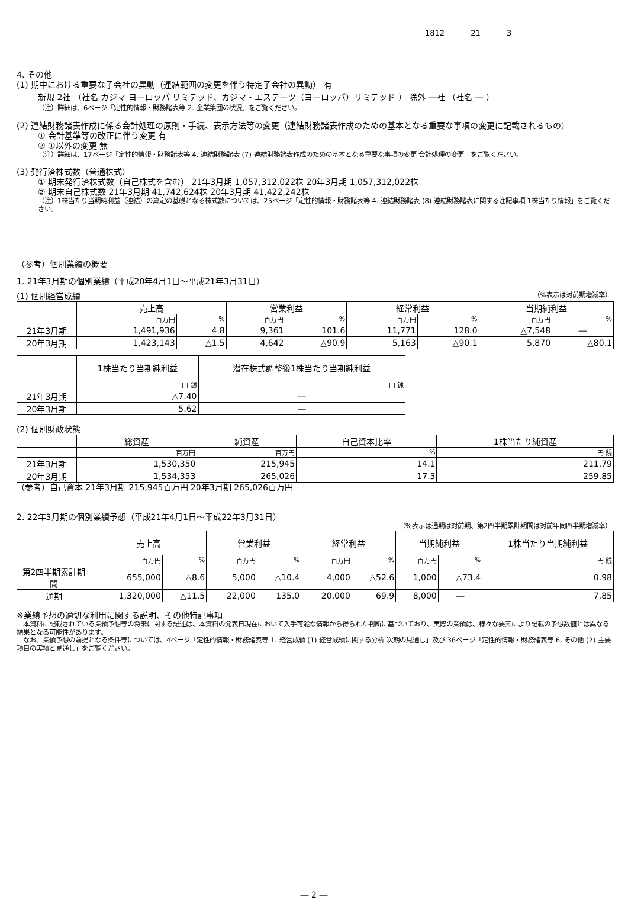1812 21 3
4. その他
(1) 期中における重要な子会社の異動（連結範囲の変更を伴う特定子会社の異動） 有
新規 2社 （社名 カジマ ヨーロッパ リミテッド、カジマ・エステーツ（ヨーロッパ）リミテッド ） 除外 ―社 （社名 ― ）
（注）詳細は、6ページ「定性的情報・財務諸表等 2. 企業集団の状況」をご覧ください。
(2) 連結財務諸表作成に係る会計処理の原則・手続、表示方法等の変更（連結財務諸表作成のための基本となる重要な事項の変更に記載されるもの）
① 会計基準等の改正に伴う変更 有
② ①以外の変更 無
（注）詳細は、17ページ「定性的情報・財務諸表等 4. 連結財務諸表 (7) 連結財務諸表作成のための基本となる重要な事項の変更 会計処理の変更」をご覧ください。
(3) 発行済株式数（普通株式）
① 期末発行済株式数（自己株式を含む） 21年3月期 1,057,312,022株 20年3月期 1,057,312,022株
② 期末自己株式数 21年3月期 41,742,624株 20年3月期 41,422,242株
（注）1株当たり当期純利益（連結）の算定の基礎となる株式数については、25ページ「定性的情報・財務諸表等 4. 連結財務諸表 (8) 連結財務諸表に関する注記事項 1株当たり情報」をご覧ください。
（参考）個別業績の概要
1. 21年3月期の個別業績（平成20年4月1日～平成21年3月31日）
(1) 個別経営成績 （%表示は対前期増減率）
| | 売上高 | | 営業利益 | | 経常利益 | | 当期純利益 | |
| --- | --- | --- | --- | --- | --- | --- | --- | --- |
| | 百万円 | % | 百万円 | % | 百万円 | % | 百万円 | % |
| 21年3月期 | 1,491,936 | 4.8 | 9,361 | 101.6 | 11,771 | 128.0 | △7,548 | ― |
| 20年3月期 | 1,423,143 | △1.5 | 4,642 | △90.9 | 5,163 | △90.1 | 5,870 | △80.1 |
| | 1株当たり当期純利益 | 潜在株式調整後1株当たり当期純利益 |
| --- | --- | --- |
| | 円 銭 | 円 銭 |
| 21年3月期 | △7.40 | ― |
| 20年3月期 | 5.62 | ― |
(2) 個別財政状態
| | 総資産 | 純資産 | 自己資本比率 | 1株当たり純資産 |
| --- | --- | --- | --- | --- |
| | 百万円 | 百万円 | % | 円 銭 |
| 21年3月期 | 1,530,350 | 215,945 | 14.1 | 211.79 |
| 20年3月期 | 1,534,353 | 265,026 | 17.3 | 259.85 |
（参考）自己資本 21年3月期 215,945百万円 20年3月期 265,026百万円
2. 22年3月期の個別業績予想（平成21年4月1日～平成22年3月31日）
（%表示は通期は対前期、第2四半期累計期間は対前年同四半期増減率）
| | 売上高 | | 営業利益 | | 経常利益 | | 当期純利益 | | 1株当たり当期純利益 |
| --- | --- | --- | --- | --- | --- | --- | --- | --- | --- |
| | 百万円 | % | 百万円 | % | 百万円 | % | 百万円 | % | 円 銭 |
| 第2四半期累計期間 | 655,000 | △8.6 | 5,000 | △10.4 | 4,000 | △52.6 | 1,000 | △73.4 | 0.98 |
| 通期 | 1,320,000 | △11.5 | 22,000 | 135.0 | 20,000 | 69.9 | 8,000 | ― | 7.85 |
※業績予想の適切な利用に関する説明、その他特記事項
　本資料に記載されている業績予想等の将来に関する記述は、本資料の発表日現在において入手可能な情報から得られた判断に基づいており、実際の業績は、様々な要素により記載の予想数値とは異なる結果となる可能性があります。
　なお、業績予想の前提となる条件等については、4ページ「定性的情報・財務諸表等 1. 経営成績 (1) 経営成績に関する分析 次期の見通し」及び 36ページ「定性的情報・財務諸表等 6. その他 (2) 主要項目の実績と見通し」をご覧ください。
― 2 ―